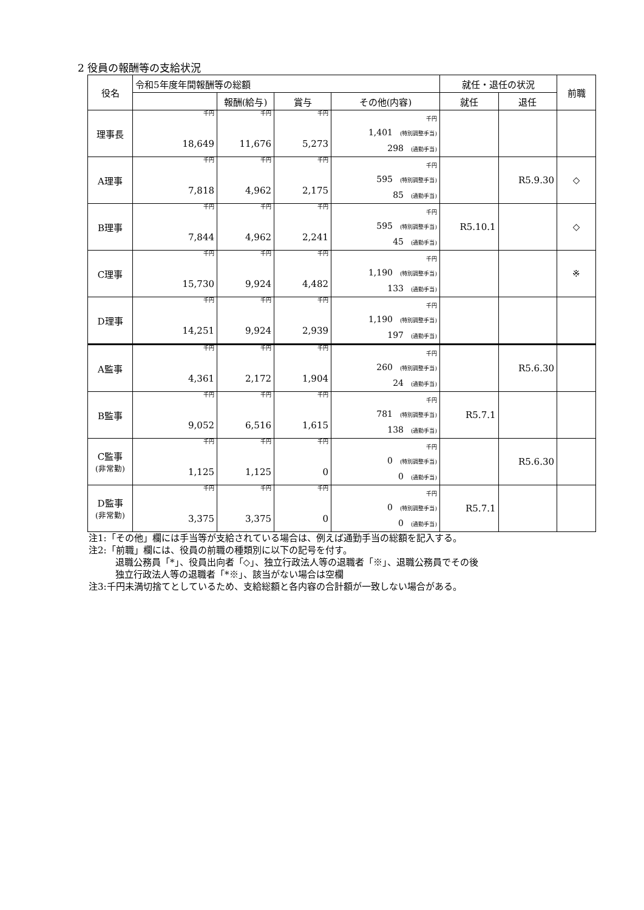2 役員の報酬等の支給状況
| 役名 | 令和5年度年間報酬等の総額 | | | | 就任・退任の状況 | | 前職 |
| --- | --- | --- | --- | --- | --- | --- | --- |
| | | 報酬(給与) | 賞与 | その他(内容) | 就任 | 退任 | |
| 理事長 | 千円 18,649 | 千円 11,676 | 千円 5,273 | 千円 1,401 (特別調整手当) 298 (通勤手当) | | | |
| A理事 | 千円 7,818 | 千円 4,962 | 千円 2,175 | 千円 595 (特別調整手当) 85 (通勤手当) | | R5.9.30 | ◇ |
| B理事 | 千円 7,844 | 千円 4,962 | 千円 2,241 | 千円 595 (特別調整手当) 45 (通勤手当) | R5.10.1 | | ◇ |
| C理事 | 千円 15,730 | 千円 9,924 | 千円 4,482 | 千円 1,190 (特別調整手当) 133 (通勤手当) | | | ※ |
| D理事 | 千円 14,251 | 千円 9,924 | 千円 2,939 | 千円 1,190 (特別調整手当) 197 (通勤手当) | | | |
| A監事 | 千円 4,361 | 千円 2,172 | 千円 1,904 | 千円 260 (特別調整手当) 24 (通勤手当) | | R5.6.30 | |
| B監事 | 千円 9,052 | 千円 6,516 | 千円 1,615 | 千円 781 (特別調整手当) 138 (通勤手当) | R5.7.1 | | |
| C監事 (非常勤) | 千円 1,125 | 千円 1,125 | 千円 0 | 千円 0 (特別調整手当) 0 (通勤手当) | | R5.6.30 | |
| D監事 (非常勤) | 千円 3,375 | 千円 3,375 | 千円 0 | 千円 0 (特別調整手当) 0 (通勤手当) | R5.7.1 | | |
注1:「その他」欄には手当等が支給されている場合は、例えば通勤手当の総額を記入する。
注2:「前職」欄には、役員の前職の種類別に以下の記号を付す。
退職公務員「*」、役員出向者「◇」、独立行政法人等の退職者「※」、退職公務員でその後
独立行政法人等の退職者「*※」、該当がない場合は空欄
注3:千円未満切捨てとしているため、支給総額と各内容の合計額が一致しない場合がある。